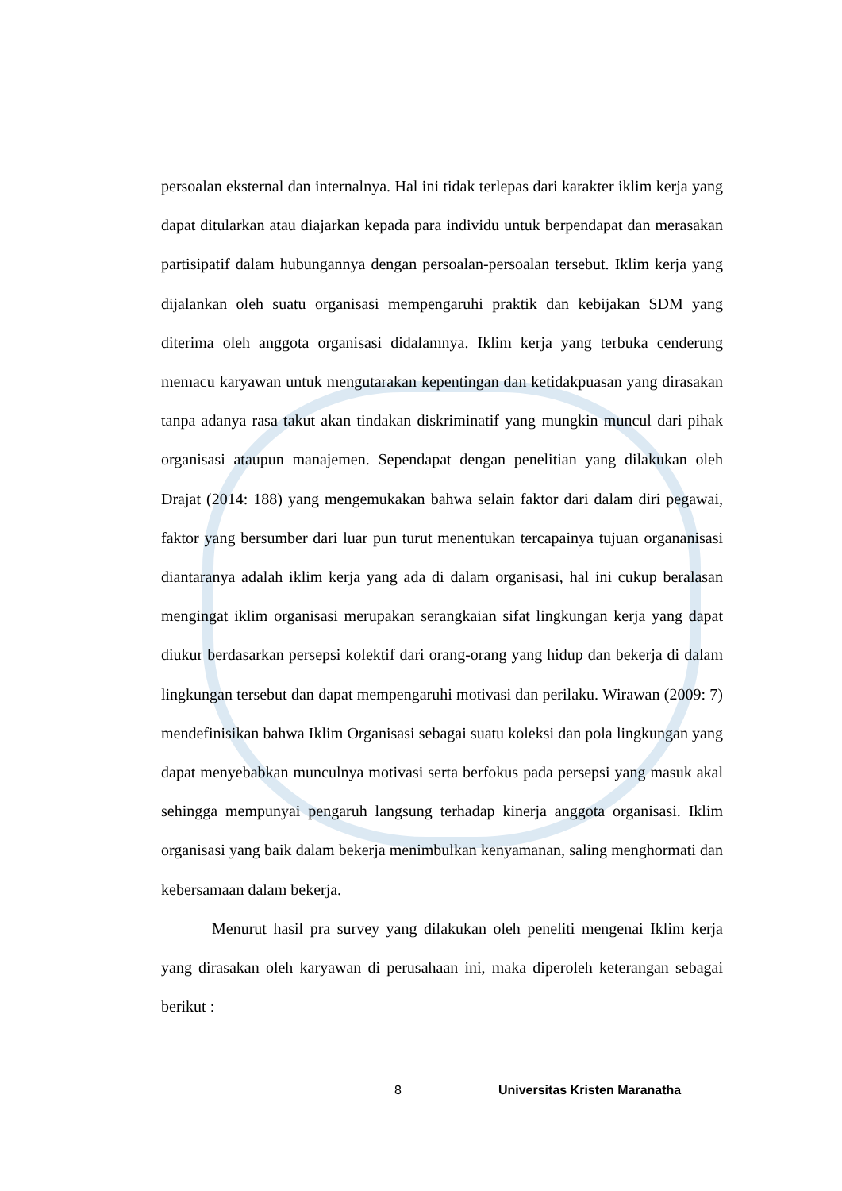persoalan eksternal dan internalnya. Hal ini tidak terlepas dari karakter iklim kerja yang dapat ditularkan atau diajarkan kepada para individu untuk berpendapat dan merasakan partisipatif dalam hubungannya dengan persoalan-persoalan tersebut. Iklim kerja yang dijalankan oleh suatu organisasi mempengaruhi praktik dan kebijakan SDM yang diterima oleh anggota organisasi didalamnya. Iklim kerja yang terbuka cenderung memacu karyawan untuk mengutarakan kepentingan dan ketidakpuasan yang dirasakan tanpa adanya rasa takut akan tindakan diskriminatif yang mungkin muncul dari pihak organisasi ataupun manajemen. Sependapat dengan penelitian yang dilakukan oleh Drajat (2014: 188) yang mengemukakan bahwa selain faktor dari dalam diri pegawai, faktor yang bersumber dari luar pun turut menentukan tercapainya tujuan organanisasi diantaranya adalah iklim kerja yang ada di dalam organisasi, hal ini cukup beralasan mengingat iklim organisasi merupakan serangkaian sifat lingkungan kerja yang dapat diukur berdasarkan persepsi kolektif dari orang-orang yang hidup dan bekerja di dalam lingkungan tersebut dan dapat mempengaruhi motivasi dan perilaku. Wirawan (2009: 7) mendefinisikan bahwa Iklim Organisasi sebagai suatu koleksi dan pola lingkungan yang dapat menyebabkan munculnya motivasi serta berfokus pada persepsi yang masuk akal sehingga mempunyai pengaruh langsung terhadap kinerja anggota organisasi. Iklim organisasi yang baik dalam bekerja menimbulkan kenyamanan, saling menghormati dan kebersamaan dalam bekerja.
Menurut hasil pra survey yang dilakukan oleh peneliti mengenai Iklim kerja yang dirasakan oleh karyawan di perusahaan ini, maka diperoleh keterangan sebagai berikut :
8 Universitas Kristen Maranatha